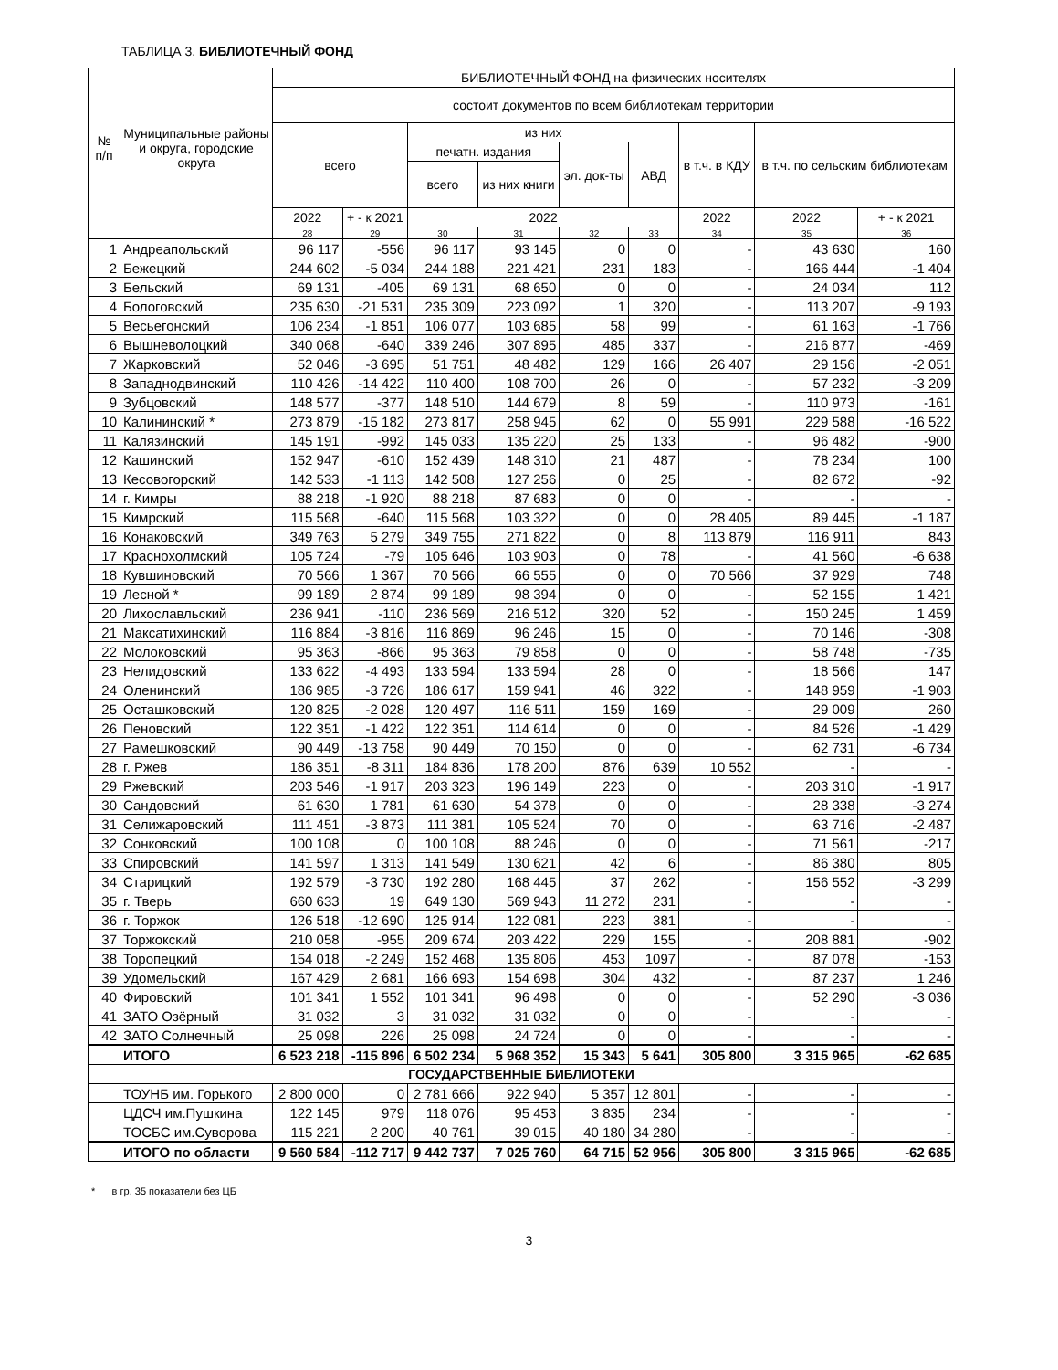ТАБЛИЦА 3. БИБЛИОТЕЧНЫЙ ФОНД
| № п/п | Муниципальные районы и округа, городские округа | БИБЛИОТЕЧНЫЙ ФОНД на физических носителях | | | | | | | | |
| --- | --- | --- | --- | --- | --- | --- | --- | --- | --- | --- |
| | | состоит документов по всем библиотекам территории | | | | | | | | |
| | | всего | | из них | | | | в т.ч. в КДУ | в т.ч. по сельским библиотекам | |
| | | | | печатн. издания | | эл. док-ты | АВД | | | |
| | | | | всего | из них книги | | | | | |
| | | 2022 | + - к 2021 | 2022 | | | | 2022 | 2022 | + - к 2021 |
| | | 28 | 29 | 30 | 31 | 32 | 33 | 34 | 35 | 36 |
| 1 | Андреапольский | 96 117 | -556 | 96 117 | 93 145 | 0 | 0 | - | 43 630 | 160 |
| 2 | Бежецкий | 244 602 | -5 034 | 244 188 | 221 421 | 231 | 183 | - | 166 444 | -1 404 |
| 3 | Бельский | 69 131 | -405 | 69 131 | 68 650 | 0 | 0 | - | 24 034 | 112 |
| 4 | Бологовский | 235 630 | -21 531 | 235 309 | 223 092 | 1 | 320 | - | 113 207 | -9 193 |
| 5 | Весьегонский | 106 234 | -1 851 | 106 077 | 103 685 | 58 | 99 | - | 61 163 | -1 766 |
| 6 | Вышневолоцкий | 340 068 | -640 | 339 246 | 307 895 | 485 | 337 | - | 216 877 | -469 |
| 7 | Жарковский | 52 046 | -3 695 | 51 751 | 48 482 | 129 | 166 | 26 407 | 29 156 | -2 051 |
| 8 | Западнодвинский | 110 426 | -14 422 | 110 400 | 108 700 | 26 | 0 | - | 57 232 | -3 209 |
| 9 | Зубцовский | 148 577 | -377 | 148 510 | 144 679 | 8 | 59 | - | 110 973 | -161 |
| 10 | Калининский * | 273 879 | -15 182 | 273 817 | 258 945 | 62 | 0 | 55 991 | 229 588 | -16 522 |
| 11 | Калязинский | 145 191 | -992 | 145 033 | 135 220 | 25 | 133 | - | 96 482 | -900 |
| 12 | Кашинский | 152 947 | -610 | 152 439 | 148 310 | 21 | 487 | - | 78 234 | 100 |
| 13 | Кесовогорский | 142 533 | -1 113 | 142 508 | 127 256 | 0 | 25 | - | 82 672 | -92 |
| 14 | г. Кимры | 88 218 | -1 920 | 88 218 | 87 683 | 0 | 0 | - | - | - |
| 15 | Кимрский | 115 568 | -640 | 115 568 | 103 322 | 0 | 0 | 28 405 | 89 445 | -1 187 |
| 16 | Конаковский | 349 763 | 5 279 | 349 755 | 271 822 | 0 | 8 | 113 879 | 116 911 | 843 |
| 17 | Краснохолмский | 105 724 | -79 | 105 646 | 103 903 | 0 | 78 | - | 41 560 | -6 638 |
| 18 | Кувшиновский | 70 566 | 1 367 | 70 566 | 66 555 | 0 | 0 | 70 566 | 37 929 | 748 |
| 19 | Лесной * | 99 189 | 2 874 | 99 189 | 98 394 | 0 | 0 | - | 52 155 | 1 421 |
| 20 | Лихославльский | 236 941 | -110 | 236 569 | 216 512 | 320 | 52 | - | 150 245 | 1 459 |
| 21 | Максатихинский | 116 884 | -3 816 | 116 869 | 96 246 | 15 | 0 | - | 70 146 | -308 |
| 22 | Молоковский | 95 363 | -866 | 95 363 | 79 858 | 0 | 0 | - | 58 748 | -735 |
| 23 | Нелидовский | 133 622 | -4 493 | 133 594 | 133 594 | 28 | 0 | - | 18 566 | 147 |
| 24 | Оленинский | 186 985 | -3 726 | 186 617 | 159 941 | 46 | 322 | - | 148 959 | -1 903 |
| 25 | Осташковский | 120 825 | -2 028 | 120 497 | 116 511 | 159 | 169 | - | 29 009 | 260 |
| 26 | Пеновский | 122 351 | -1 422 | 122 351 | 114 614 | 0 | 0 | - | 84 526 | -1 429 |
| 27 | Рамешковский | 90 449 | -13 758 | 90 449 | 70 150 | 0 | 0 | - | 62 731 | -6 734 |
| 28 | г. Ржев | 186 351 | -8 311 | 184 836 | 178 200 | 876 | 639 | 10 552 | - | - |
| 29 | Ржевский | 203 546 | -1 917 | 203 323 | 196 149 | 223 | 0 | - | 203 310 | -1 917 |
| 30 | Сандовский | 61 630 | 1 781 | 61 630 | 54 378 | 0 | 0 | - | 28 338 | -3 274 |
| 31 | Селижаровский | 111 451 | -3 873 | 111 381 | 105 524 | 70 | 0 | - | 63 716 | -2 487 |
| 32 | Сонковский | 100 108 | 0 | 100 108 | 88 246 | 0 | 0 | - | 71 561 | -217 |
| 33 | Спировский | 141 597 | 1 313 | 141 549 | 130 621 | 42 | 6 | - | 86 380 | 805 |
| 34 | Старицкий | 192 579 | -3 730 | 192 280 | 168 445 | 37 | 262 | - | 156 552 | -3 299 |
| 35 | г. Тверь | 660 633 | 19 | 649 130 | 569 943 | 11 272 | 231 | - | - | - |
| 36 | г. Торжок | 126 518 | -12 690 | 125 914 | 122 081 | 223 | 381 | - | - | - |
| 37 | Торжокский | 210 058 | -955 | 209 674 | 203 422 | 229 | 155 | - | 208 881 | -902 |
| 38 | Торопецкий | 154 018 | -2 249 | 152 468 | 135 806 | 453 | 1097 | - | 87 078 | -153 |
| 39 | Удомельский | 167 429 | 2 681 | 166 693 | 154 698 | 304 | 432 | - | 87 237 | 1 246 |
| 40 | Фировский | 101 341 | 1 552 | 101 341 | 96 498 | 0 | 0 | - | 52 290 | -3 036 |
| 41 | ЗАТО Озёрный | 31 032 | 3 | 31 032 | 31 032 | 0 | 0 | - | - | - |
| 42 | ЗАТО Солнечный | 25 098 | 226 | 25 098 | 24 724 | 0 | 0 | - | - | - |
| | ИТОГО | 6 523 218 | -115 896 | 6 502 234 | 5 968 352 | 15 343 | 5 641 | 305 800 | 3 315 965 | -62 685 |
| ГОСУДАРСТВЕННЫЕ БИБЛИОТЕКИ | | | | | | | | | | |
| | ТОУНБ им. Горького | 2 800 000 | 0 | 2 781 666 | 922 940 | 5 357 | 12 801 | - | - | - |
| | ЦДСЧ им.Пушкина | 122 145 | 979 | 118 076 | 95 453 | 3 835 | 234 | - | - | - |
| | ТОСБС им.Суворова | 115 221 | 2 200 | 40 761 | 39 015 | 40 180 | 34 280 | - | - | - |
| | ИТОГО по области | 9 560 584 | -112 717 | 9 442 737 | 7 025 760 | 64 715 | 52 956 | 305 800 | 3 315 965 | -62 685 |
* в гр. 35 показатели без ЦБ
3